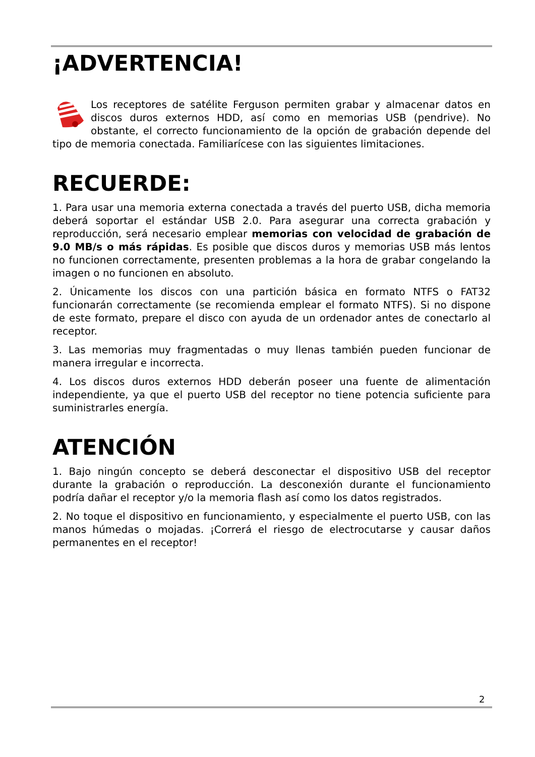¡ADVERTENCIA!
Los receptores de satélite Ferguson permiten grabar y almacenar datos en discos duros externos HDD, así como en memorias USB (pendrive). No obstante, el correcto funcionamiento de la opción de grabación depende del tipo de memoria conectada. Familiarícese con las siguientes limitaciones.
RECUERDE:
1. Para usar una memoria externa conectada a través del puerto USB, dicha memoria deberá soportar el estándar USB 2.0. Para asegurar una correcta grabación y reproducción, será necesario emplear memorias con velocidad de grabación de 9.0 MB/s o más rápidas. Es posible que discos duros y memorias USB más lentos no funcionen correctamente, presenten problemas a la hora de grabar congelando la imagen o no funcionen en absoluto.
2. Únicamente los discos con una partición básica en formato NTFS o FAT32 funcionarán correctamente (se recomienda emplear el formato NTFS). Si no dispone de este formato, prepare el disco con ayuda de un ordenador antes de conectarlo al receptor.
3. Las memorias muy fragmentadas o muy llenas también pueden funcionar de manera irregular e incorrecta.
4. Los discos duros externos HDD deberán poseer una fuente de alimentación independiente, ya que el puerto USB del receptor no tiene potencia suficiente para suministrarles energía.
ATENCIÓN
1. Bajo ningún concepto se deberá desconectar el dispositivo USB del receptor durante la grabación o reproducción. La desconexión durante el funcionamiento podría dañar el receptor y/o la memoria flash así como los datos registrados.
2. No toque el dispositivo en funcionamiento, y especialmente el puerto USB, con las manos húmedas o mojadas. ¡Correrá el riesgo de electrocutarse y causar daños permanentes en el receptor!
2